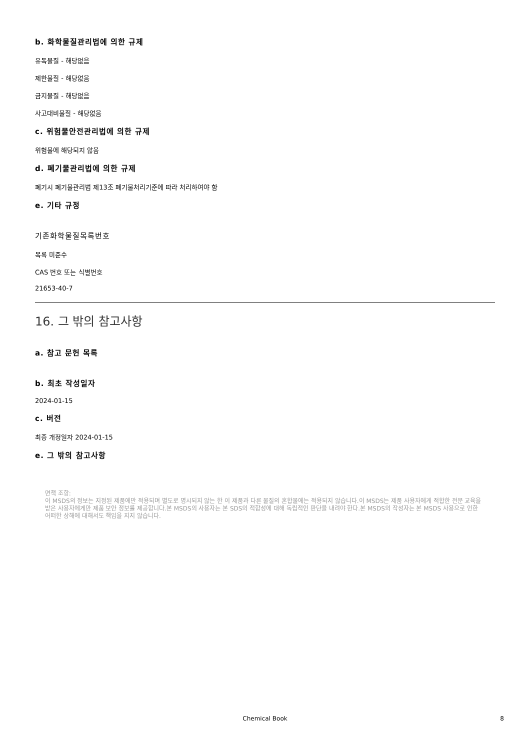b. 화학물질관리법에 의한 규제
유독물질 - 해당없음
제한물질 - 해당없음
금지물질 - 해당없음
사고대비물질 - 해당없음
c. 위험물안전관리법에 의한 규제
위험물에 해당되지 않음
d. 폐기물관리법에 의한 규제
폐기시 폐기물관리법 제13조 폐기물처리기준에 따라 처리하여야 함
e. 기타 규정
기존화학물질목록번호
목록 미준수
CAS 번호 또는 식별번호
21653-40-7
16. 그 밖의 참고사항
a. 참고 문헌 목록
b. 최초 작성일자
2024-01-15
c. 버전
최종 개정일자 2024-01-15
e. 그 밖의 참고사항
면책 조항:
이 MSDS의 정보는 지정된 제품에만 적용되며 별도로 명시되지 않는 한 이 제품과 다른 물질의 혼합물에는 적용되지 않습니다.이 MSDS는 제품 사용자에게 적합한 전문 교육을 받은 사용자에게만 제품 보안 정보를 제공합니다.본 MSDS의 사용자는 본 SDS의 적합성에 대해 독립적인 판단을 내려야 한다.본 MSDS의 작성자는 본 MSDS 사용으로 인한 어떠한 상해에 대해서도 책임을 지지 않습니다.
Chemical Book 8